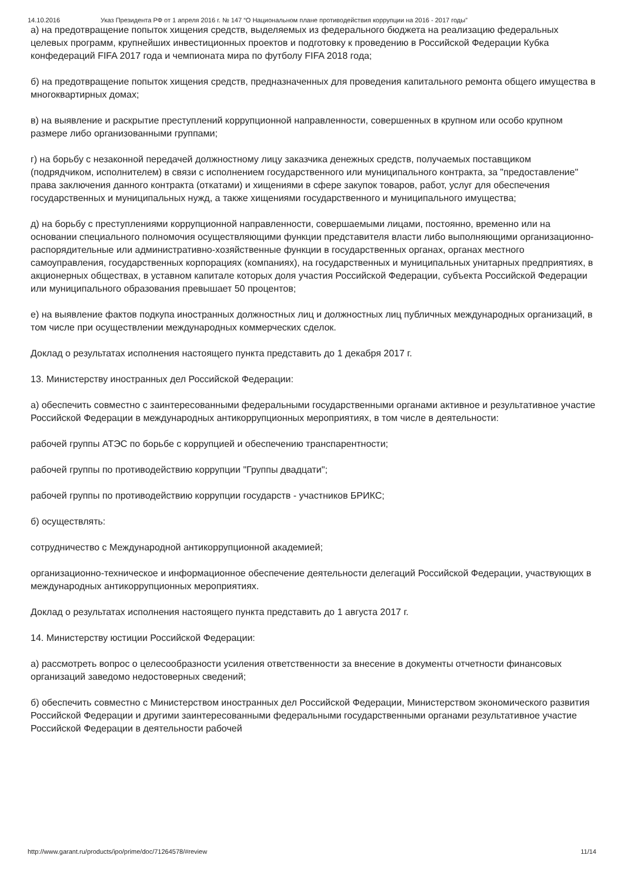14.10.2016 Указ Президента РФ от 1 апреля 2016 г. № 147 “О Национальном плане противодействия коррупции на 2016 - 2017 годы”
а) на предотвращение попыток хищения средств, выделяемых из федерального бюджета на реализацию федеральных целевых программ, крупнейших инвестиционных проектов и подготовку к проведению в Российской Федерации Кубка конфедераций FIFA 2017 года и чемпионата мира по футболу FIFA 2018 года;
б) на предотвращение попыток хищения средств, предназначенных для проведения капитального ремонта общего имущества в многоквартирных домах;
в) на выявление и раскрытие преступлений коррупционной направленности, совершенных в крупном или особо крупном размере либо организованными группами;
г) на борьбу с незаконной передачей должностному лицу заказчика денежных средств, получаемых поставщиком (подрядчиком, исполнителем) в связи с исполнением государственного или муниципального контракта, за "предоставление" права заключения данного контракта (откатами) и хищениями в сфере закупок товаров, работ, услуг для обеспечения государственных и муниципальных нужд, а также хищениями государственного и муниципального имущества;
д) на борьбу с преступлениями коррупционной направленности, совершаемыми лицами, постоянно, временно или на основании специального полномочия осуществляющими функции представителя власти либо выполняющими организационно-распорядительные или административно-хозяйственные функции в государственных органах, органах местного самоуправления, государственных корпорациях (компаниях), на государственных и муниципальных унитарных предприятиях, в акционерных обществах, в уставном капитале которых доля участия Российской Федерации, субъекта Российской Федерации или муниципального образования превышает 50 процентов;
е) на выявление фактов подкупа иностранных должностных лиц и должностных лиц публичных международных организаций, в том числе при осуществлении международных коммерческих сделок.
Доклад о результатах исполнения настоящего пункта представить до 1 декабря 2017 г.
13. Министерству иностранных дел Российской Федерации:
а) обеспечить совместно с заинтересованными федеральными государственными органами активное и результативное участие Российской Федерации в международных антикоррупционных мероприятиях, в том числе в деятельности:
рабочей группы АТЭС по борьбе с коррупцией и обеспечению транспарентности;
рабочей группы по противодействию коррупции "Группы двадцати";
рабочей группы по противодействию коррупции государств - участников БРИКС;
б) осуществлять:
сотрудничество с Международной антикоррупционной академией;
организационно-техническое и информационное обеспечение деятельности делегаций Российской Федерации, участвующих в международных антикоррупционных мероприятиях.
Доклад о результатах исполнения настоящего пункта представить до 1 августа 2017 г.
14. Министерству юстиции Российской Федерации:
а) рассмотреть вопрос о целесообразности усиления ответственности за внесение в документы отчетности финансовых организаций заведомо недостоверных сведений;
б) обеспечить совместно с Министерством иностранных дел Российской Федерации, Министерством экономического развития Российской Федерации и другими заинтересованными федеральными государственными органами результативное участие Российской Федерации в деятельности рабочей
http://www.garant.ru/products/ipo/prime/doc/71264578/#review 11/14